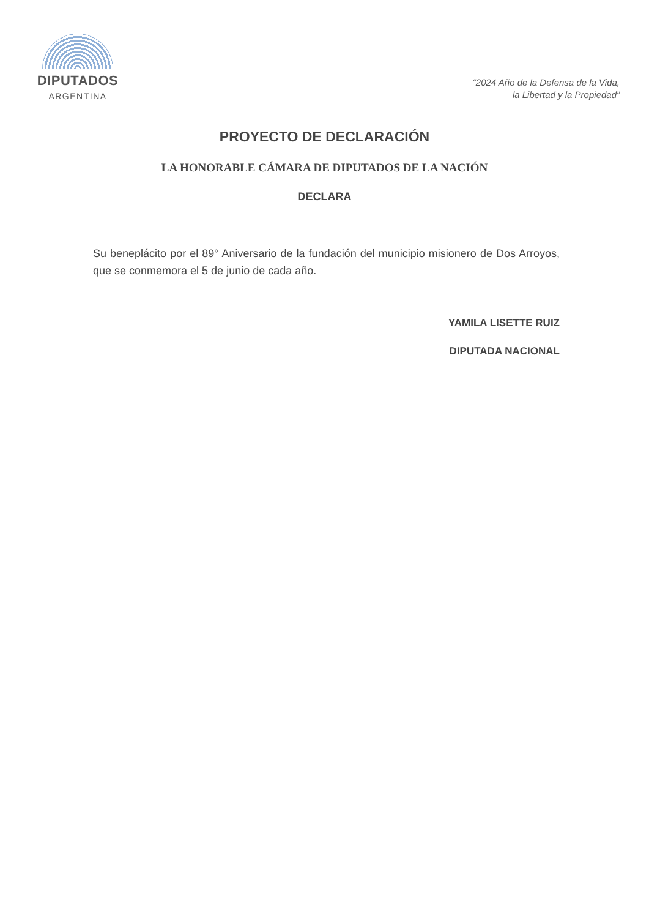DIPUTADOS
ARGENTINA
“2024 Año de la Defensa de la Vida,
la Libertad y la Propiedad”
PROYECTO DE DECLARACIÓN
LA HONORABLE CÁMARA DE DIPUTADOS DE LA NACIÓN
DECLARA
Su beneplácito por el 89° Aniversario de la fundación del municipio misionero de Dos Arroyos, que se conmemora el 5 de junio de cada año.
YAMILA LISETTE RUIZ
DIPUTADA NACIONAL